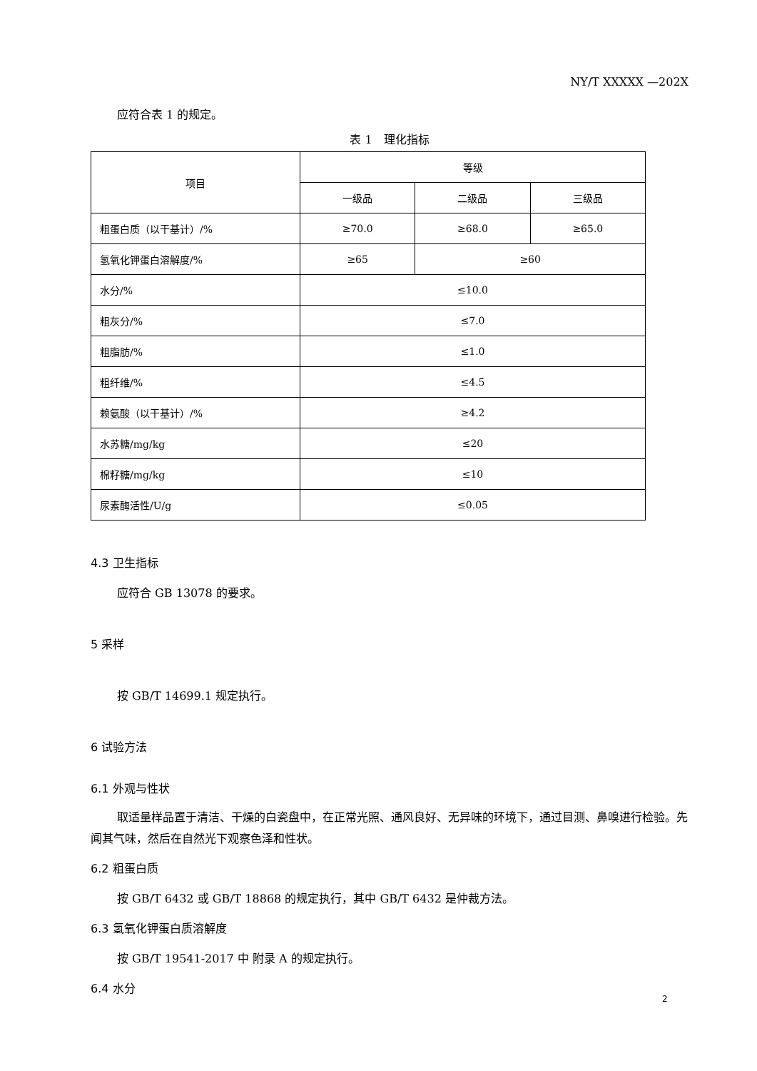NY/T XXXXX —202X
应符合表 1 的规定。
表 1　理化指标
| 项目 | 等级 | | |
| | 一级品 | 二级品 | 三级品 |
| 粗蛋白质（以干基计）/% | ≥70.0 | ≥68.0 | ≥65.0 |
| 氢氧化钾蛋白溶解度/% | ≥65 | ≥60 | |
| 水分/% | ≤10.0 | | |
| 粗灰分/% | ≤7.0 | | |
| 粗脂肪/% | ≤1.0 | | |
| 粗纤维/% | ≤4.5 | | |
| 赖氨酸（以干基计）/% | ≥4.2 | | |
| 水苏糖/mg/kg | ≤20 | | |
| 棉籽糖/mg/kg | ≤10 | | |
| 尿素酶活性/U/g | ≤0.05 | | |
4.3 卫生指标
应符合 GB 13078 的要求。
5 采样
按 GB/T 14699.1 规定执行。
6 试验方法
6.1 外观与性状
取适量样品置于清洁、干燥的白瓷盘中，在正常光照、通风良好、无异味的环境下，通过目测、鼻嗅进行检验。先闻其气味，然后在自然光下观察色泽和性状。
6.2 粗蛋白质
按 GB/T 6432 或 GB/T 18868 的规定执行，其中 GB/T 6432 是仲裁方法。
6.3 氢氧化钾蛋白质溶解度
按 GB/T 19541-2017 中 附录 A 的规定执行。
6.4 水分
2